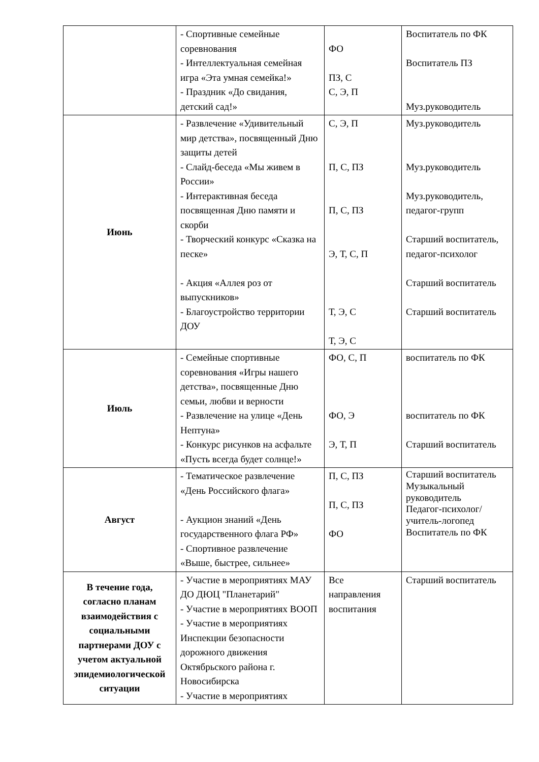| | - Спортивные семейные соревнования - Интеллектуальная семейная игра «Эта умная семейка!» - Праздник «До свидания, детский сад!» | ФО ПЗ, С С, Э, П | Воспитатель по ФК Воспитатель ПЗ Муз.руководитель |
| Июнь | - Развлечение «Удивительный мир детства», посвященный Дню защиты детей - Слайд-беседа «Мы живем в России» - Интерактивная беседа посвященная Дню памяти и скорби - Творческий конкурс «Сказка на песке» - Акция «Аллея роз от выпускников» - Благоустройство территории ДОУ | С, Э, П П, С, ПЗ П, С, ПЗ Э, Т, С, П Т, Э, С Т, Э, С | Муз.руководитель Муз.руководитель Муз.руководитель, педагог-групп Старший воспитатель, педагог-психолог Старший воспитатель Старший воспитатель |
| Июль | - Семейные спортивные соревнования «Игры нашего детства», посвященные Дню семьи, любви и верности - Развлечение на улице «День Нептуна» - Конкурс рисунков на асфальте «Пусть всегда будет солнце!» | ФО, С, П ФО, Э Э, Т, П | воспитатель по ФК воспитатель по ФК Старший воспитатель |
| Август | - Тематическое развлечение «День Российского флага» - Аукцион знаний «День государственного флага РФ» - Спортивное развлечение «Выше, быстрее, сильнее» | П, С, ПЗ П, С, ПЗ ФО | Старший воспитатель Музыкальный руководитель Педагог-психолог/учитель-логопед Воспитатель по ФК |
| В течение года, согласно планам взаимодействия с социальными партнерами ДОУ с учетом актуальной эпидемиологической ситуации | - Участие в мероприятиях МАУ ДО ДЮЦ "Планетарий" - Участие в мероприятиях ВООП - Участие в мероприятиях Инспекции безопасности дорожного движения Октябрьского района г. Новосибирска - Участие в мероприятиях | Все направления воспитания | Старший воспитатель |